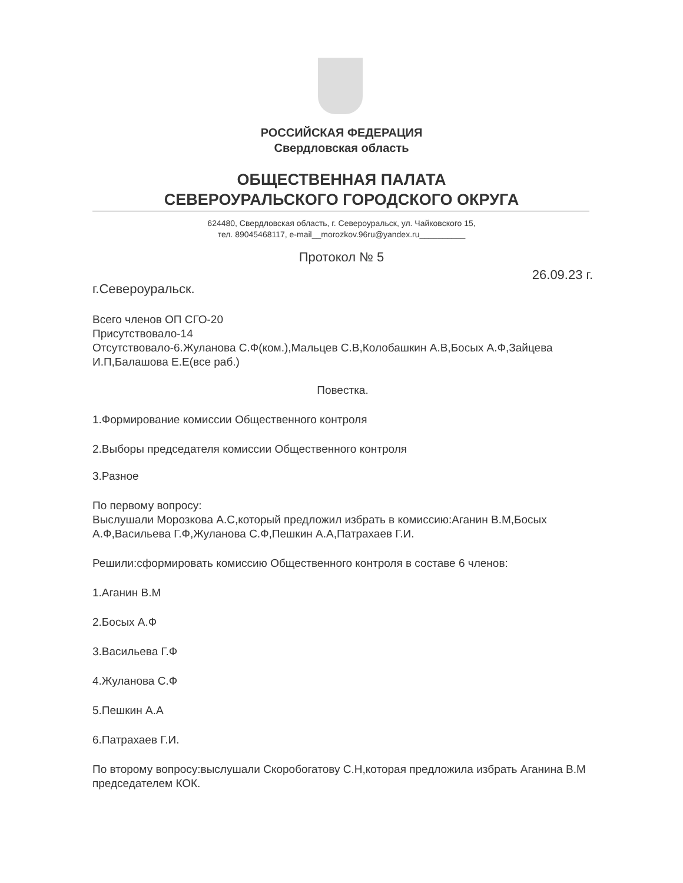РОССИЙСКАЯ ФЕДЕРАЦИЯ
Свердловская область
ОБЩЕСТВЕННАЯ ПАЛАТА
СЕВЕРОУРАЛЬСКОГО ГОРОДСКОГО ОКРУГА
624480, Свердловская область, г. Североуральск, ул. Чайковского 15,
тел. 89045468117, e-mail__morozkov.96ru@yandex.ru__________
Протокол № 5
26.09.23 г.
г.Североуральск.
Всего членов ОП СГО-20
Присутствовало-14
Отсутствовало-6.Жуланова С.Ф(ком.),Мальцев С.В,Колобашкин А.В,Босых А.Ф,Зайцева И.П,Балашова Е.Е(все раб.)
Повестка.
1.Формирование комиссии Общественного контроля
2.Выборы председателя комиссии Общественного контроля
3.Разное
По первому вопросу:
Выслушали Морозкова А.С,который предложил избрать в комиссию:Аганин В.М,Босых А.Ф,Васильева Г.Ф,Жуланова С.Ф,Пешкин А.А,Патрахаев Г.И.
Решили:сформировать комиссию Общественного контроля в составе 6 членов:
1.Аганин В.М
2.Босых А.Ф
3.Васильева Г.Ф
4.Жуланова С.Ф
5.Пешкин А.А
6.Патрахаев Г.И.
По второму вопросу:выслушали Скоробогатову С.Н,которая предложила избрать Аганина В.М председателем КОК.